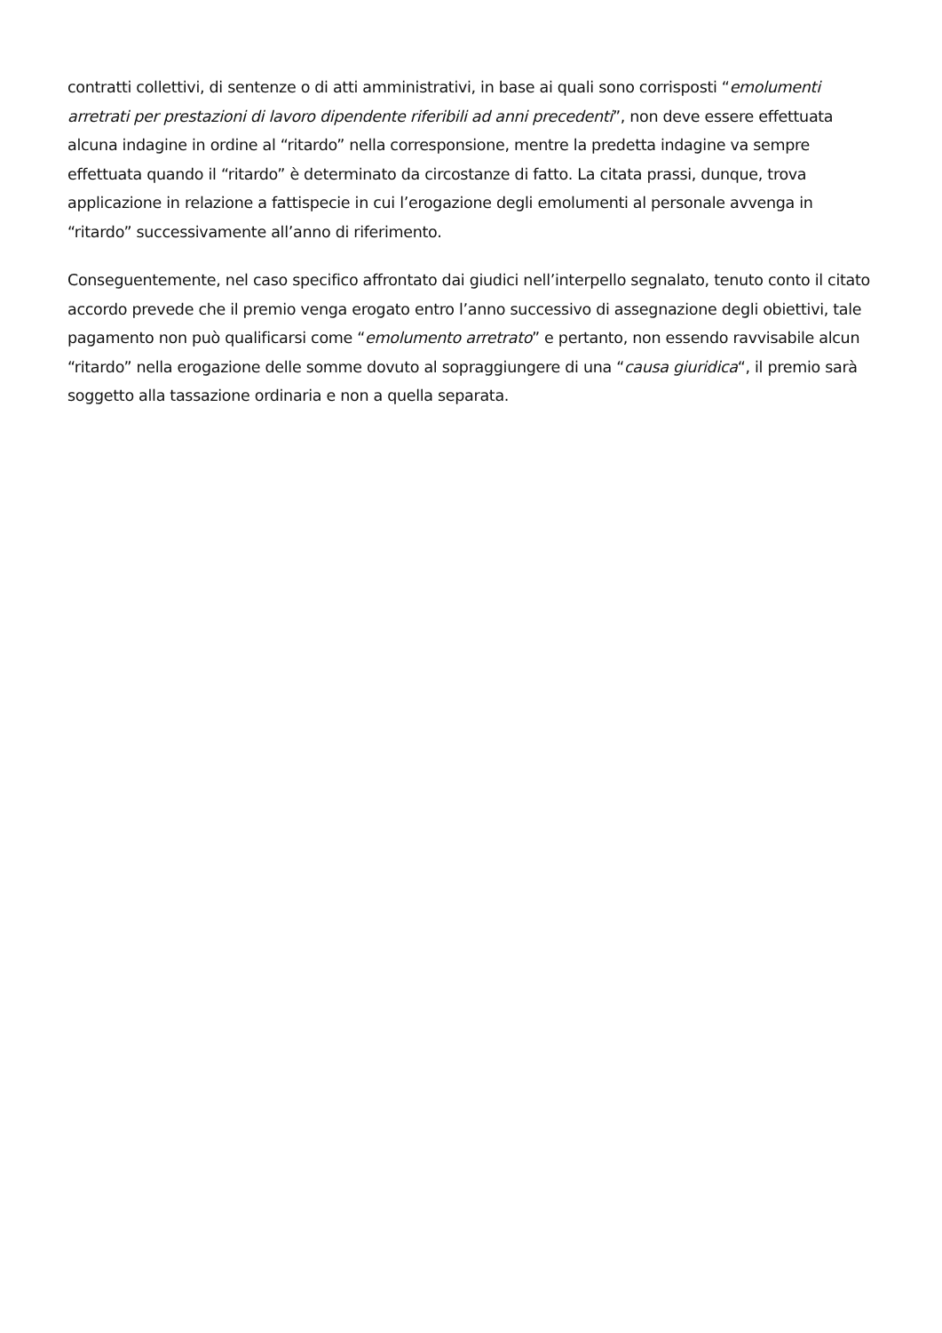contratti collettivi, di sentenze o di atti amministrativi, in base ai quali sono corrisposti “emolumenti arretrati per prestazioni di lavoro dipendente riferibili ad anni precedenti”, non deve essere effettuata alcuna indagine in ordine al “ritardo” nella corresponsione, mentre la predetta indagine va sempre effettuata quando il “ritardo” è determinato da circostanze di fatto. La citata prassi, dunque, trova applicazione in relazione a fattispecie in cui l’erogazione degli emolumenti al personale avvenga in “ritardo” successivamente all’anno di riferimento.
Conseguentemente, nel caso specifico affrontato dai giudici nell’interpello segnalato, tenuto conto il citato accordo prevede che il premio venga erogato entro l’anno successivo di assegnazione degli obiettivi, tale pagamento non può qualificarsi come “emolumento arretrato” e pertanto, non essendo ravvisabile alcun “ritardo” nella erogazione delle somme dovuto al sopraggiungere di una “causa giuridica“, il premio sarà soggetto alla tassazione ordinaria e non a quella separata.